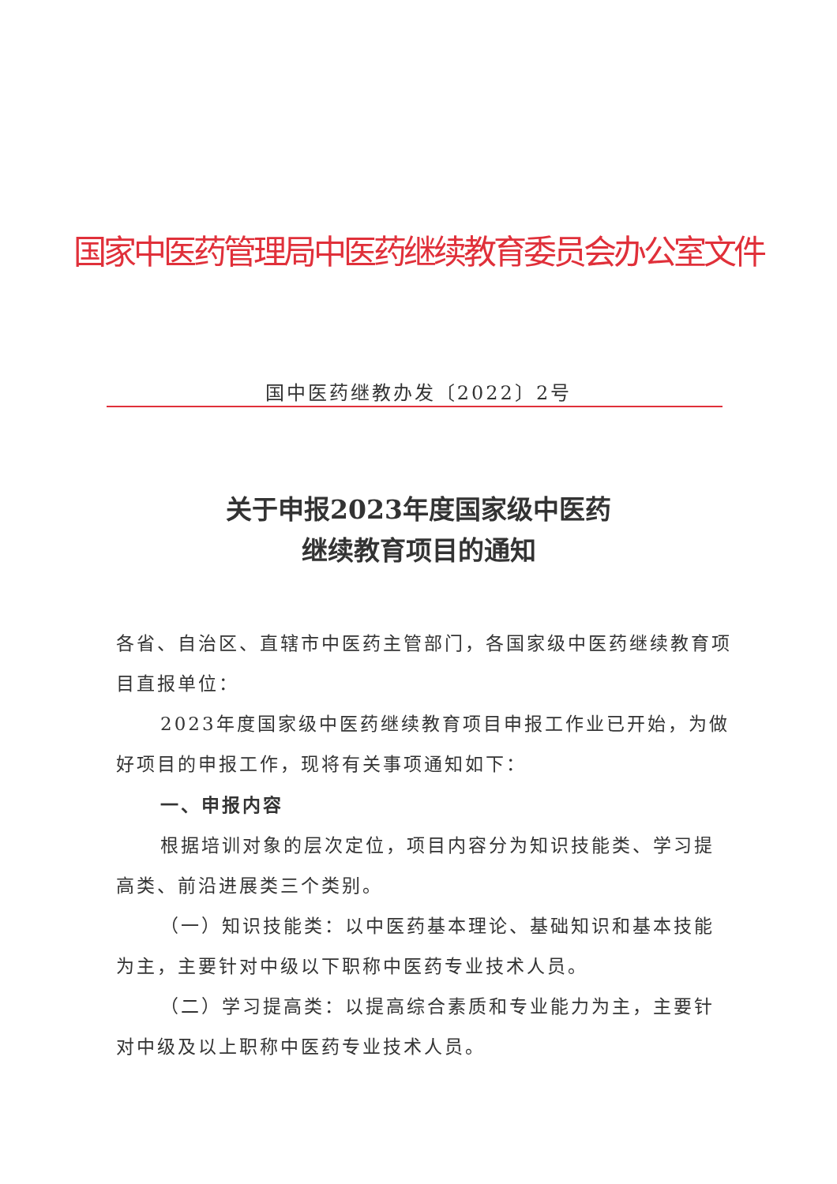国家中医药管理局中医药继续教育委员会办公室文件
国中医药继教办发〔2022〕2号
关于申报2023年度国家级中医药
继续教育项目的通知
各省、自治区、直辖市中医药主管部门，各国家级中医药继续教育项目直报单位：
2023年度国家级中医药继续教育项目申报工作业已开始，为做好项目的申报工作，现将有关事项通知如下：
一、申报内容
根据培训对象的层次定位，项目内容分为知识技能类、学习提高类、前沿进展类三个类别。
（一）知识技能类：以中医药基本理论、基础知识和基本技能为主，主要针对中级以下职称中医药专业技术人员。
（二）学习提高类：以提高综合素质和专业能力为主，主要针对中级及以上职称中医药专业技术人员。